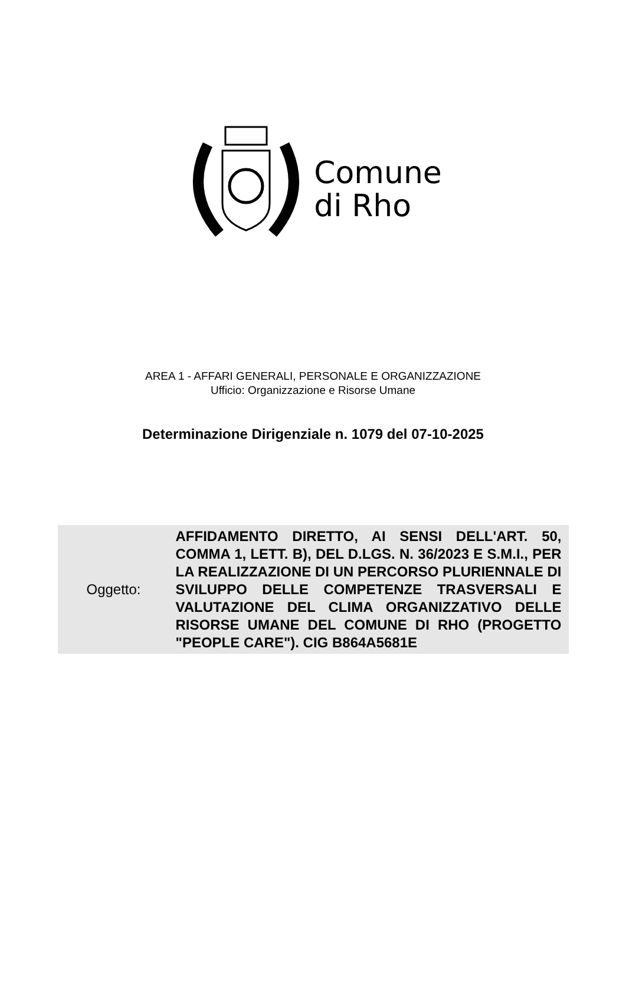Comune
di Rho
AREA 1 - AFFARI GENERALI, PERSONALE E ORGANIZZAZIONE
Ufficio: Organizzazione e Risorse Umane
Determinazione Dirigenziale n. 1079 del 07-10-2025
| Oggetto: | AFFIDAMENTO DIRETTO, AI SENSI DELL'ART. 50, COMMA 1, LETT. B), DEL D.LGS. N. 36/2023 E S.M.I., PER LA REALIZZAZIONE DI UN PERCORSO PLURIENNALE DI SVILUPPO DELLE COMPETENZE TRASVERSALI E VALUTAZIONE DEL CLIMA ORGANIZZATIVO DELLE RISORSE UMANE DEL COMUNE DI RHO (PROGETTO "PEOPLE CARE"). CIG B864A5681E |